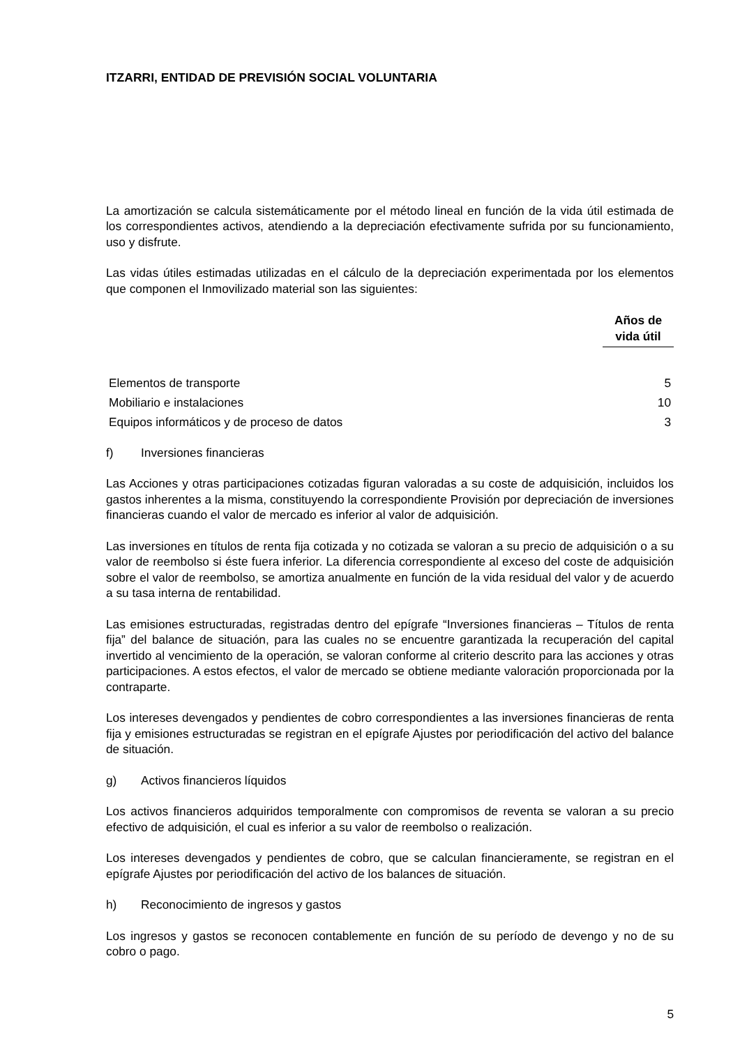ITZARRI, ENTIDAD DE PREVISIÓN SOCIAL VOLUNTARIA
La amortización se calcula sistemáticamente por el método lineal en función de la vida útil estimada de los correspondientes activos, atendiendo a la depreciación efectivamente sufrida por su funcionamiento, uso y disfrute.
Las vidas útiles estimadas utilizadas en el cálculo de la depreciación experimentada por los elementos que componen el Inmovilizado material son las siguientes:
| | Años de vida útil |
| --- | --- |
| Elementos de transporte | 5 |
| Mobiliario e instalaciones | 10 |
| Equipos informáticos y de proceso de datos | 3 |
f) Inversiones financieras
Las Acciones y otras participaciones cotizadas figuran valoradas a su coste de adquisición, incluidos los gastos inherentes a la misma, constituyendo la correspondiente Provisión por depreciación de inversiones financieras cuando el valor de mercado es inferior al valor de adquisición.
Las inversiones en títulos de renta fija cotizada y no cotizada se valoran a su precio de adquisición o a su valor de reembolso si éste fuera inferior. La diferencia correspondiente al exceso del coste de adquisición sobre el valor de reembolso, se amortiza anualmente en función de la vida residual del valor y de acuerdo a su tasa interna de rentabilidad.
Las emisiones estructuradas, registradas dentro del epígrafe “Inversiones financieras – Títulos de renta fija” del balance de situación, para las cuales no se encuentre garantizada la recuperación del capital invertido al vencimiento de la operación, se valoran conforme al criterio descrito para las acciones y otras participaciones. A estos efectos, el valor de mercado se obtiene mediante valoración proporcionada por la contraparte.
Los intereses devengados y pendientes de cobro correspondientes a las inversiones financieras de renta fija y emisiones estructuradas se registran en el epígrafe Ajustes por periodificación del activo del balance de situación.
g) Activos financieros líquidos
Los activos financieros adquiridos temporalmente con compromisos de reventa se valoran a su precio efectivo de adquisición, el cual es inferior a su valor de reembolso o realización.
Los intereses devengados y pendientes de cobro, que se calculan financieramente, se registran en el epígrafe Ajustes por periodificación del activo de los balances de situación.
h) Reconocimiento de ingresos y gastos
Los ingresos y gastos se reconocen contablemente en función de su período de devengo y no de su cobro o pago.
5